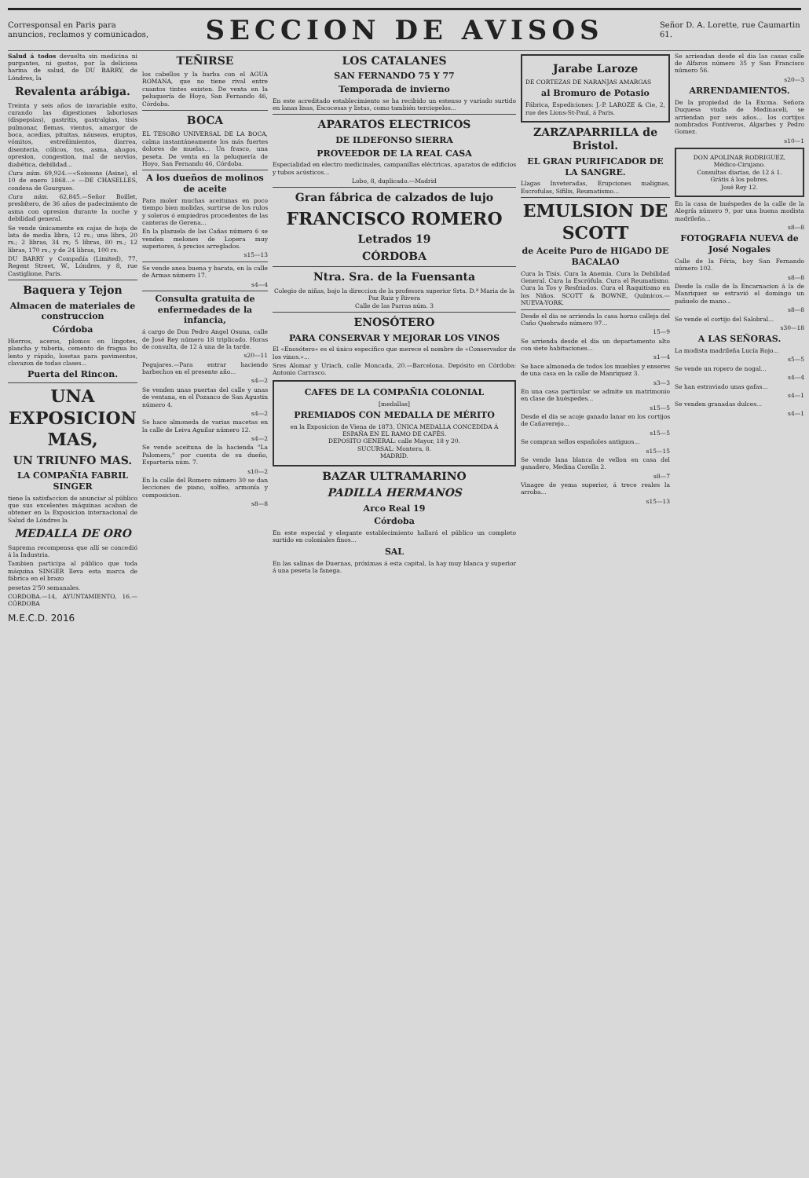Corresponsal en Paris para anuncios, reclamos y comunicados,
SECCION DE AVISOS
Señor D. A. Lorette, rue Caumartin 61.
Salud á todos devuelta sin medicina ni purgantes, ni gastos, por la deliciosa harina de salud, de DU BARRY, de Lóndres, la
Revalenta arábiga.
Treinta y seis años de invariable exito, curando las digestiones laboriosas (dispepsias), gastritis, gastralgias, tisis pulmonar, flemas, vientos, amargor de boca, acedias, pituitas, náuseas, eruptos, vómitos, estreñimientos, diarrea, disenteria, cólicos, tos, asma, ahogos, opresion, congestion, mal de nervios, diabética, debilidad...
Cura núm. 69,924.—«Soissons (Asine), el 10 de enero 1868...» —DE CHASELLES, condesa de Gourgues.
Cura núm. 62,845.—Señor Boillet, presbítero, de 36 años de padecimiento de asma con opresion durante la noche y debilidad general.
Se vende únicamente en cajas de hoja de lata de media libra, 12 rs.; una libra, 20 rs.; 2 libras, 34 rs; 5 libras, 80 rs.; 12 libras, 170 rs.; y de 24 libras, 100 rs.
DU BARRY y Compañía (Limited), 77, Regent Street, W., Lóndres, y 8, rue Castiglione, Paris.
Baquera y Tejon
Almacen de materiales de construccion
Córdoba
Hierros, aceros, plomos en lingotes, plancha y tuberia, cemento de fragua bo lento y rápido, losetas para pavimentos, clavazon de todas clases...
Puerta del Rincon.
UNA EXPOSICION MAS,
UN TRIUNFO MAS.
LA COMPAÑIA FABRIL SINGER
tiene la satisfaccion de anunciar al público que sus excelentes máquinas acaban de obtener en la Exposicion internacional de Salud de Lóndres la
MEDALLA DE ORO
Suprema recompensa que allí se concedió á la Industria.
Tambien participa al público que toda máquina SINGER lleva esta marca de fábrica en el brazo
pesetas 2'50 semanales.
CORDOBA.—14, AYUNTAMIENTO, 16.—CÓRDOBA
TEÑIRSE
los cabellos y la barba con el AGUA ROMANA, que no tiene rival entre cuantos tintes existen. De venta en la peluquería de Hoyo, San Fernando 46, Córdoba.
BOCA
EL TESORO UNIVERSAL DE LA BOCA, calma instantáneamente los más fuertes dolores de muelas... Un frasco, una peseta. De venta en la peluquería de Hoyo, San Fernando 46, Córdoba.
A los dueños de molinos de aceite
Para moler muchas aceitunas en poco tiempo bien molidas, surtirse de los rulos y soleros ó empiedros procedentes de las canteras de Gerena...
En la plazuela de las Cañas número 6 se venden melones de Lopera muy superiores, á precios arreglados.
s15—13
Se vende anea buena y barata, en la calle de Armas número 17.
s4—4
Consulta gratuita de enfermedades de la infancia,
á cargo de Don Pedro Angel Osuna, calle de José Rey número 18 triplicado. Horas de consulta, de 12 á una de la tarde.
s20—11
Pegujares.—Para entrar haciendo barbechos en el presente año...
s4—2
Se venden unas puertas del calle y unas de ventana, en el Pozanco de San Agustin número 4.
s4—2
Se hace almoneda de varias macetas en la calle de Leiva Aguilar número 12.
s4—2
Se vende aceituna de la hacienda "La Palomera," por cuenta de su dueño, Espartería núm. 7.
s10—2
En la calle del Romero número 30 se dan lecciones de piano, solfeo, armonía y composicion.
s8—8
LOS CATALANES
SAN FERNANDO 75 Y 77
Temporada de invierno
En este acreditado establecimiento se ha recibido un estenso y variado surtido en lanas lisas, Escocesas y listas, como también terciopelos...
APARATOS ELECTRICOS
DE ILDEFONSO SIERRA
PROVEEDOR DE LA REAL CASA
Especialidad en electro medicinales, campanillas eléctricas, aparatos de edificios y tubos acústicos...
Lobo, 8, duplicado.—Madrid
Gran fábrica de calzados de lujo
FRANCISCO ROMERO
Letrados 19
CÓRDOBA
Ntra. Sra. de la Fuensanta
Colegio de niñas, bajo la direccion de la profesora superior Srta. D.ª Maria de la Paz Ruiz y Rivera
Calle de las Parras núm. 3
ENOSÓTERO
PARA CONSERVAR Y MEJORAR LOS VINOS
El «Enosótero» es el único específico que merece el nombre de «Conservador de los vinos.»...
Sres Alomar y Uriach, calle Moncada, 20.—Barcelona. Depósito en Córdoba: Antonio Carrasco.
CAFES DE LA COMPAÑIA COLONIAL
[medallas]
PREMIADOS CON MEDALLA DE MÉRITO
en la Exposicion de Viena de 1873, ÚNICA MEDALLA CONCEDIDA Á ESPAÑA EN EL RAMO DE CAFÉS.
DEPOSITO GENERAL: calle Mayor, 18 y 20.
SUCURSAL: Montera, 8.
MADRID.
BAZAR ULTRAMARINO
PADILLA HERMANOS
Arco Real 19
Córdoba
En este especial y elegante establecimiento hallará el público un completo surtido en coloniales finos...
SAL
En las salinas de Duernas, próximas á esta capital, la hay muy blanca y superior á una peseta la fanega.
Jarabe Laroze
DE CORTEZAS DE NARANJAS AMARGAS
al Bromuro de Potasio
Fábrica, Espediciones: J.-P. LAROZE & Cie, 2, rue des Lions-St-Paul, á Paris.
ZARZAPARRILLA de Bristol.
EL GRAN PURIFICADOR DE LA SANGRE.
Llagas Inveteradas, Erupciones malignas, Escrofulas, Sífilis, Reumatismo...
EMULSION DE SCOTT
de Aceite Puro de HIGADO DE BACALAO
Cura la Tisis. Cura la Anemia. Cura la Debilidad General. Cura la Escrófula. Cura el Reumatismo. Cura la Tos y Resfriados. Cura el Raquitismo en los Niños. SCOTT & BOWNE, Químicos.—NUEVA-YORK.
Desde el dia se arrienda la casa horno calleja del Caño Quebrado número 97...
15—9
Se arrienda desde el dia un departamento alto con siete habitaciones...
s1—4
Se hace almoneda de todos los muebles y enseres de una casa en la calle de Manriquez 3.
s3—3
En una casa particular se admite un matrimonio en clase de huéspedes...
s15—5
Desde el dia se acoje ganado lanar en los cortijos de Cañaverejo...
s15—5
Se compran sellos españoles antiguos...
s15—15
Se vende lana blanca de vellon en casa del ganadero, Medina Corella 2.
s8—7
Vinagre de yema superior, á trece reales la arroba...
s15—13
Se arriendan desde el dia las casas calle de Alfaros número 35 y San Francisco número 56.
s20—3
ARRENDAMIENTOS.
De la propiedad de la Excma. Señora Duquesa viuda de Medinaceli, se arriendan por seis años... los cortijos nombrados Fontíveros, Algarbes y Pedro Gomez.
s10—1
DON APOLINAR RODRIGUEZ,
Médico-Cirujano.
Consultas diarias, de 12 á 1.
Grátis á los pobres.
José Rey 12.
En la casa de huéspedes de la calle de la Alegría número 9, por una buena modista madrileña...
s8—8
FOTOGRAFIA NUEVA de José Nogales
Calle de la Féria, hoy San Fernando número 102.
s8—8
Desde la calle de la Encarnacion á la de Manriquez se estravió el domingo un pañuelo de mano...
s8—8
Se vende el cortijo del Salobral...
s30—18
A LAS SEÑORAS.
La modista madrileña Lucía Rojo...
s5—5
Se vende un ropero de nogal...
s4—4
Se han estraviado unas gafas...
s4—1
Se venden granadas dulces...
s4—1
M.E.C.D. 2016